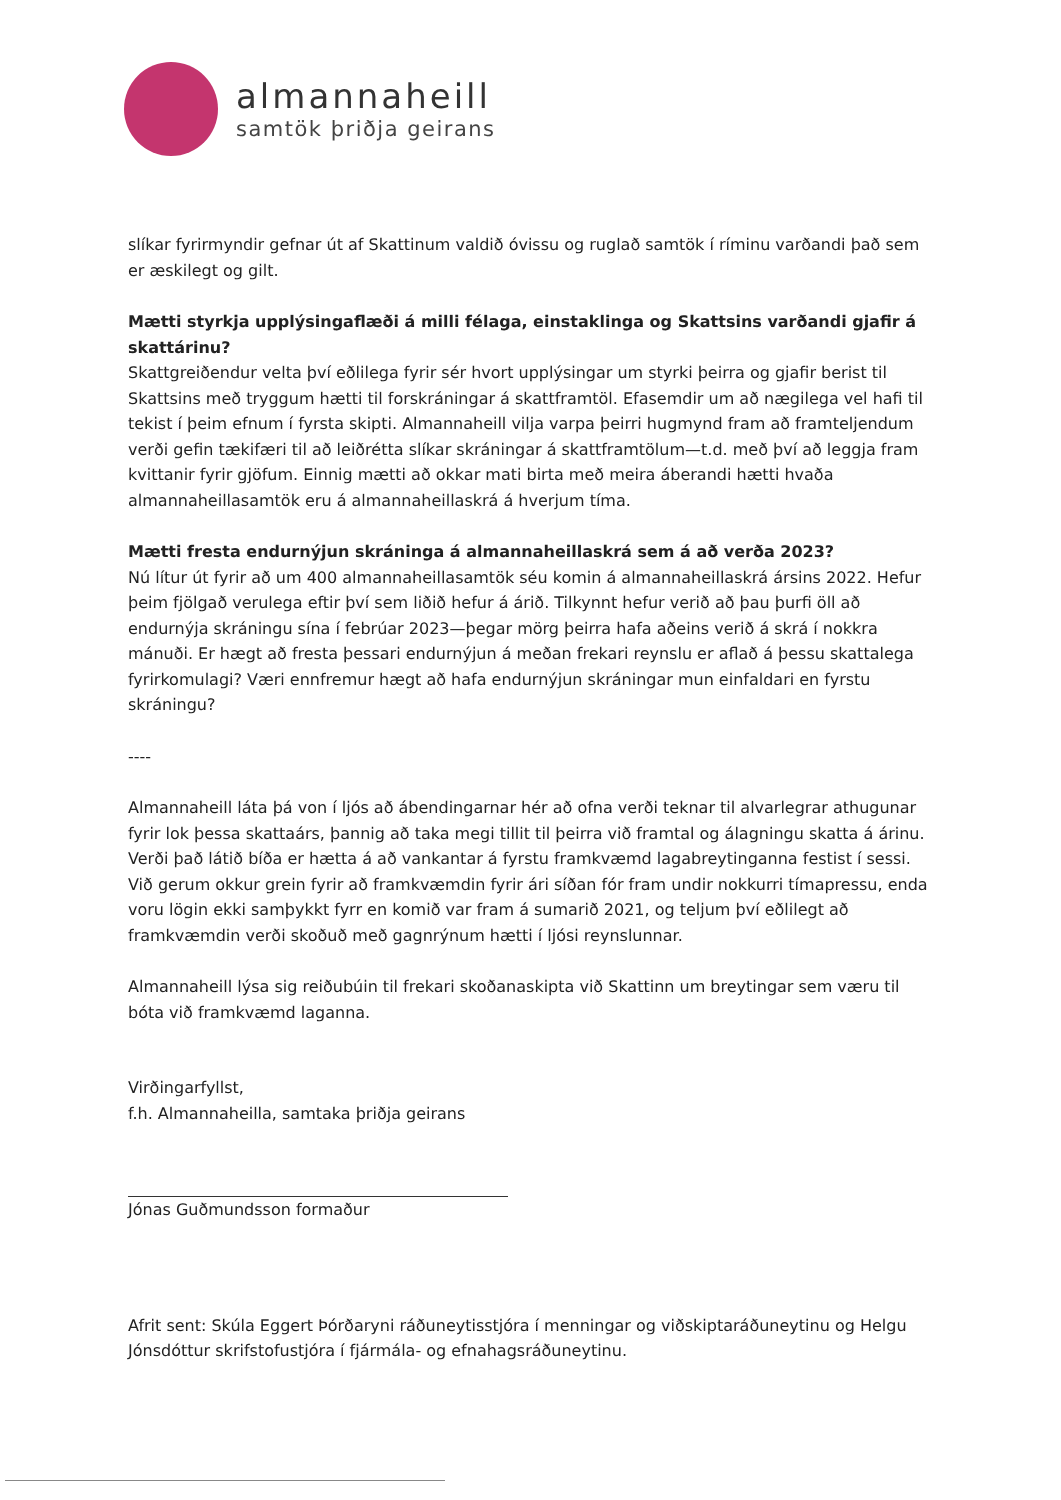almannaheill
samtök þriðja geirans
slíkar fyrirmyndir gefnar út af Skattinum valdið óvissu og ruglað samtök í ríminu varðandi það sem er æskilegt og gilt.
Mætti styrkja upplýsingaflæði á milli félaga, einstaklinga og Skattsins varðandi gjafir á skattárinu?
Skattgreiðendur velta því eðlilega fyrir sér hvort upplýsingar um styrki þeirra og gjafir berist til Skattsins með tryggum hætti til forskráningar á skattframtöl. Efasemdir um að nægilega vel hafi til tekist í þeim efnum í fyrsta skipti. Almannaheill vilja varpa þeirri hugmynd fram að framteljendum verði gefin tækifæri til að leiðrétta slíkar skráningar á skattframtölum—t.d. með því að leggja fram kvittanir fyrir gjöfum. Einnig mætti að okkar mati birta með meira áberandi hætti hvaða almannaheillasamtök eru á almannaheillaskrá á hverjum tíma.
Mætti fresta endurnýjun skráninga á almannaheillaskrá sem á að verða 2023?
Nú lítur út fyrir að um 400 almannaheillasamtök séu komin á almannaheillaskrá ársins 2022. Hefur þeim fjölgað verulega eftir því sem liðið hefur á árið. Tilkynnt hefur verið að þau þurfi öll að endurnýja skráningu sína í febrúar 2023—þegar mörg þeirra hafa aðeins verið á skrá í nokkra mánuði. Er hægt að fresta þessari endurnýjun á meðan frekari reynslu er aflað á þessu skattalega fyrirkomulagi? Væri ennfremur hægt að hafa endurnýjun skráningar mun einfaldari en fyrstu skráningu?
----
Almannaheill láta þá von í ljós að ábendingarnar hér að ofna verði teknar til alvarlegrar athugunar fyrir lok þessa skattaárs, þannig að taka megi tillit til þeirra við framtal og álagningu skatta á árinu. Verði það látið bíða er hætta á að vankantar á fyrstu framkvæmd lagabreytinganna festist í sessi. Við gerum okkur grein fyrir að framkvæmdin fyrir ári síðan fór fram undir nokkurri tímapressu, enda voru lögin ekki samþykkt fyrr en komið var fram á sumarið 2021, og teljum því eðlilegt að framkvæmdin verði skoðuð með gagnrýnum hætti í ljósi reynslunnar.
Almannaheill lýsa sig reiðubúin til frekari skoðanaskipta við Skattinn um breytingar sem væru til bóta við framkvæmd laganna.
Virðingarfyllst,
f.h. Almannaheilla, samtaka þriðja geirans
Jónas Guðmundsson formaður
Afrit sent: Skúla Eggert Þórðaryni ráðuneytisstjóra í menningar og viðskiptaráðuneytinu og Helgu Jónsdóttur skrifstofustjóra í fjármála- og efnahagsráðuneytinu.